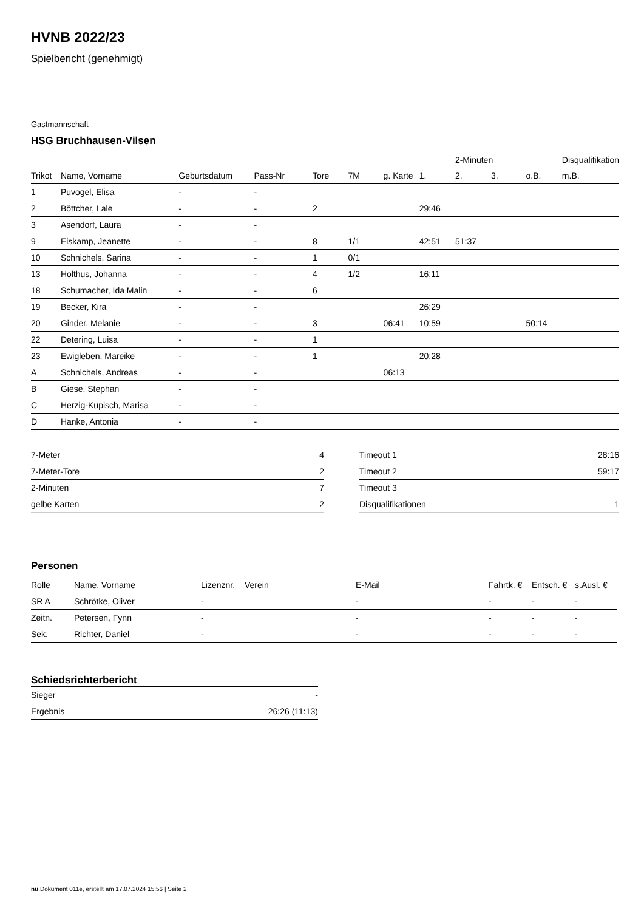HVNB 2022/23
Spielbericht (genehmigt)
Gastmannschaft
HSG Bruchhausen-Vilsen
| | | | | | | | | 2-Minuten | | | Disqualifikation |
| --- | --- | --- | --- | --- | --- | --- | --- | --- | --- | --- | --- |
| Trikot | Name, Vorname | Geburtsdatum | Pass-Nr | Tore | 7M | g. Karte | 1. | 2. | 3. | o.B. | m.B. |
| 1 | Puvogel, Elisa | - | - | | | | | | | | |
| 2 | Böttcher, Lale | - | - | 2 | | | 29:46 | | | | |
| 3 | Asendorf, Laura | - | - | | | | | | | | |
| 9 | Eiskamp, Jeanette | - | - | 8 | 1/1 | | 42:51 | 51:37 | | | |
| 10 | Schnichels, Sarina | - | - | 1 | 0/1 | | | | | | |
| 13 | Holthus, Johanna | - | - | 4 | 1/2 | | 16:11 | | | | |
| 18 | Schumacher, Ida Malin | - | - | 6 | | | | | | | |
| 19 | Becker, Kira | - | - | | | | 26:29 | | | | |
| 20 | Ginder, Melanie | - | - | 3 | | 06:41 | 10:59 | | | 50:14 | |
| 22 | Detering, Luisa | - | - | 1 | | | | | | | |
| 23 | Ewigleben, Mareike | - | - | 1 | | | 20:28 | | | | |
| A | Schnichels, Andreas | - | - | | | 06:13 | | | | | |
| B | Giese, Stephan | - | - | | | | | | | | |
| C | Herzig-Kupisch, Marisa | - | - | | | | | | | | |
| D | Hanke, Antonia | - | - | | | | | | | | |
| 7-Meter | 4 |
| 7-Meter-Tore | 2 |
| 2-Minuten | 7 |
| gelbe Karten | 2 |
| Timeout 1 | 28:16 |
| Timeout 2 | 59:17 |
| Timeout 3 | |
| Disqualifikationen | 1 |
Personen
| Rolle | Name, Vorname | Lizenznr. | Verein | E-Mail | Fahrtk. € | Entsch. € | s.Ausl. € |
| --- | --- | --- | --- | --- | --- | --- | --- |
| SR A | Schrötke, Oliver | - | | - | - | - | - |
| Zeitn. | Petersen, Fynn | - | | - | - | - | - |
| Sek. | Richter, Daniel | - | | - | - | - | - |
Schiedsrichterbericht
| Sieger | - |
| Ergebnis | 26:26 (11:13) |
nu.Dokument 011e, erstellt am 17.07.2024 15:56 | Seite 2